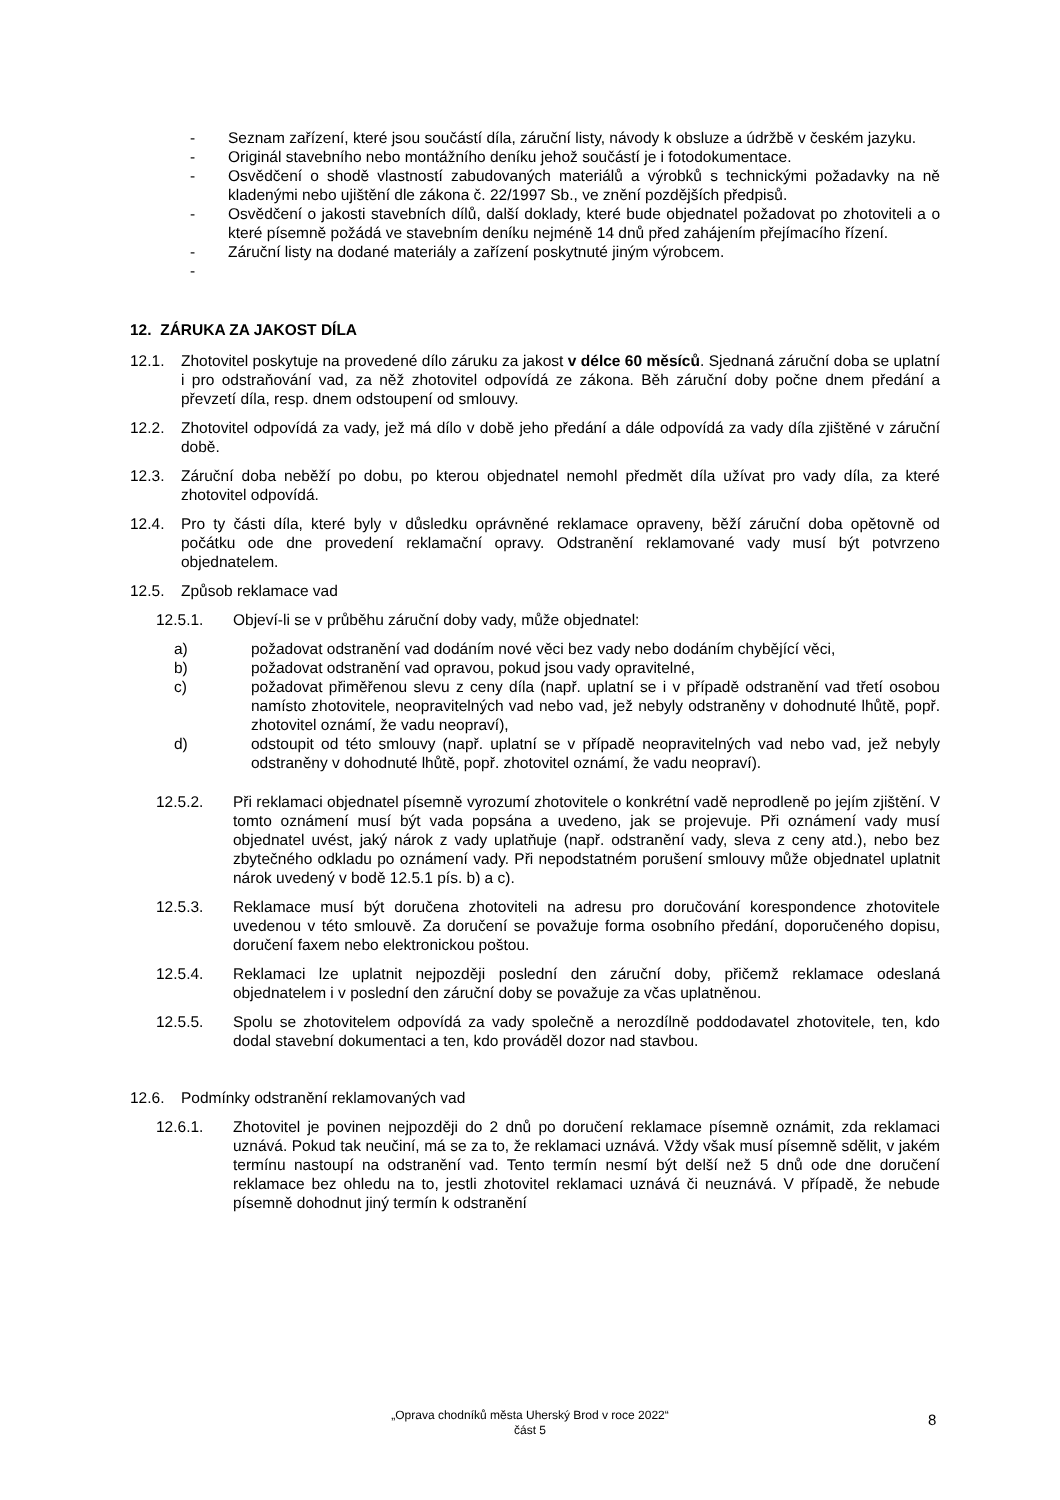- Seznam zařízení, které jsou součástí díla, záruční listy, návody k obsluze a údržbě v českém jazyku.
- Originál stavebního nebo montážního deníku jehož součástí je i fotodokumentace.
- Osvědčení o shodě vlastností zabudovaných materiálů a výrobků s technickými požadavky na ně kladenými nebo ujištění dle zákona č. 22/1997 Sb., ve znění pozdějších předpisů.
- Osvědčení o jakosti stavebních dílů, další doklady, které bude objednatel požadovat po zhotoviteli a o které písemně požádá ve stavebním deníku nejméně 14 dnů před zahájením přejímacího řízení.
- Záruční listy na dodané materiály a zařízení poskytnuté jiným výrobcem.
-
12. ZÁRUKA ZA JAKOST DÍLA
12.1. Zhotovitel poskytuje na provedené dílo záruku za jakost v délce 60 měsíců. Sjednaná záruční doba se uplatní i pro odstraňování vad, za něž zhotovitel odpovídá ze zákona. Běh záruční doby počne dnem předání a převzetí díla, resp. dnem odstoupení od smlouvy.
12.2. Zhotovitel odpovídá za vady, jež má dílo v době jeho předání a dále odpovídá za vady díla zjištěné v záruční době.
12.3. Záruční doba neběží po dobu, po kterou objednatel nemohl předmět díla užívat pro vady díla, za které zhotovitel odpovídá.
12.4. Pro ty části díla, které byly v důsledku oprávněné reklamace opraveny, běží záruční doba opětovně od počátku ode dne provedení reklamační opravy. Odstranění reklamované vady musí být potvrzeno objednatelem.
12.5. Způsob reklamace vad
12.5.1. Objeví-li se v průběhu záruční doby vady, může objednatel:
a) požadovat odstranění vad dodáním nové věci bez vady nebo dodáním chybějící věci,
b) požadovat odstranění vad opravou, pokud jsou vady opravitelné,
c) požadovat přiměřenou slevu z ceny díla (např. uplatní se i v případě odstranění vad třetí osobou namísto zhotovitele, neopravitelných vad nebo vad, jež nebyly odstraněny v dohodnuté lhůtě, popř. zhotovitel oznámí, že vadu neopraví),
d) odstoupit od této smlouvy (např. uplatní se v případě neopravitelných vad nebo vad, jež nebyly odstraněny v dohodnuté lhůtě, popř. zhotovitel oznámí, že vadu neopraví).
12.5.2. Při reklamaci objednatel písemně vyrozumí zhotovitele o konkrétní vadě neprodleně po jejím zjištění. V tomto oznámení musí být vada popsána a uvedeno, jak se projevuje. Při oznámení vady musí objednatel uvést, jaký nárok z vady uplatňuje (např. odstranění vady, sleva z ceny atd.), nebo bez zbytečného odkladu po oznámení vady. Při nepodstatném porušení smlouvy může objednatel uplatnit nárok uvedený v bodě 12.5.1 pís. b) a c).
12.5.3. Reklamace musí být doručena zhotoviteli na adresu pro doručování korespondence zhotovitele uvedenou v této smlouvě. Za doručení se považuje forma osobního předání, doporučeného dopisu, doručení faxem nebo elektronickou poštou.
12.5.4. Reklamaci lze uplatnit nejpozději poslední den záruční doby, přičemž reklamace odeslaná objednatelem i v poslední den záruční doby se považuje za včas uplatněnou.
12.5.5. Spolu se zhotovitelem odpovídá za vady společně a nerozdílně poddodavatel zhotovitele, ten, kdo dodal stavební dokumentaci a ten, kdo prováděl dozor nad stavbou.
12.6. Podmínky odstranění reklamovaných vad
12.6.1. Zhotovitel je povinen nejpozději do 2 dnů po doručení reklamace písemně oznámit, zda reklamaci uznává. Pokud tak neučiní, má se za to, že reklamaci uznává. Vždy však musí písemně sdělit, v jakém termínu nastoupí na odstranění vad. Tento termín nesmí být delší než 5 dnů ode dne doručení reklamace bez ohledu na to, jestli zhotovitel reklamaci uznává či neuznává. V případě, že nebude písemně dohodnut jiný termín k odstranění
„Oprava chodníků města Uherský Brod v roce 2022“
část 5
8